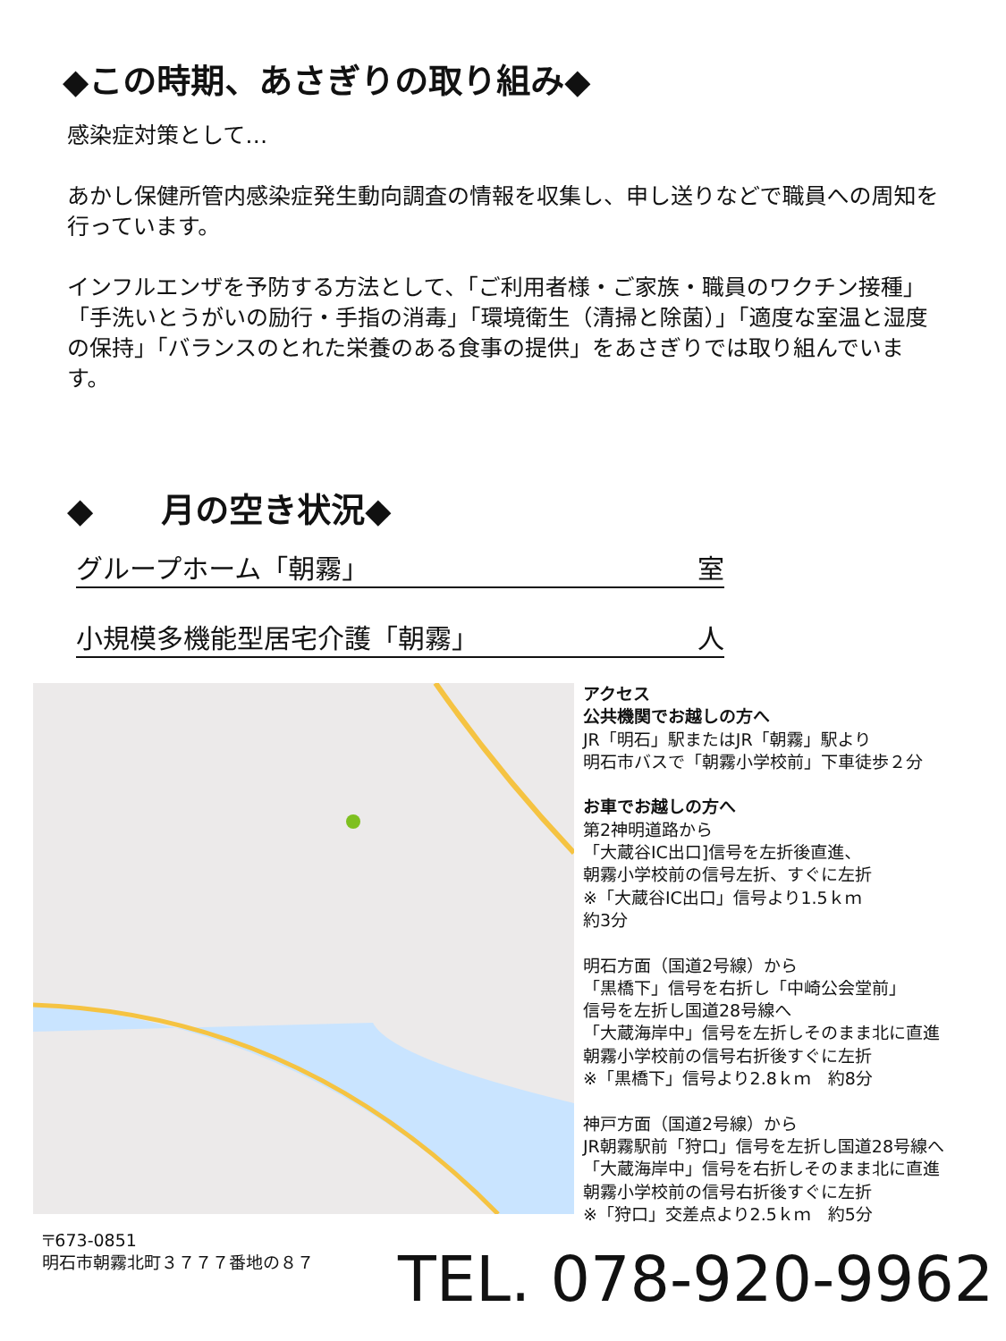◆この時期、あさぎりの取り組み◆
感染症対策として…
あかし保健所管内感染症発生動向調査の情報を収集し、申し送りなどで職員への周知を行っています。
インフルエンザを予防する方法として、「ご利用者様・ご家族・職員のワクチン接種」「手洗いとうがいの励行・手指の消毒」「環境衛生（清掃と除菌）」「適度な室温と湿度の保持」「バランスのとれた栄養のある食事の提供」をあさぎりでは取り組んでいます。
◆　　月の空き状況◆
グループホーム「朝霧」 室
小規模多機能型居宅介護「朝霧」 人
アクセス
公共機関でお越しの方へ
JR「明石」駅またはJR「朝霧」駅より
明石市バスで「朝霧小学校前」下車徒歩２分
お車でお越しの方へ
第2神明道路から
「大蔵谷IC出口]信号を左折後直進、
朝霧小学校前の信号左折、すぐに左折
※「大蔵谷IC出口」信号より1.5ｋｍ
約3分
明石方面（国道2号線）から
「黒橋下」信号を右折し「中崎公会堂前」
信号を左折し国道28号線へ
「大蔵海岸中」信号を左折しそのまま北に直進
朝霧小学校前の信号右折後すぐに左折
※「黒橋下」信号より2.8ｋｍ　約8分
神戸方面（国道2号線）から
JR朝霧駅前「狩口」信号を左折し国道28号線へ
「大蔵海岸中」信号を右折しそのまま北に直進
朝霧小学校前の信号右折後すぐに左折
※「狩口」交差点より2.5ｋｍ　約5分
〒673-0851
明石市朝霧北町３７７７番地の８７
TEL. 078-920-9962